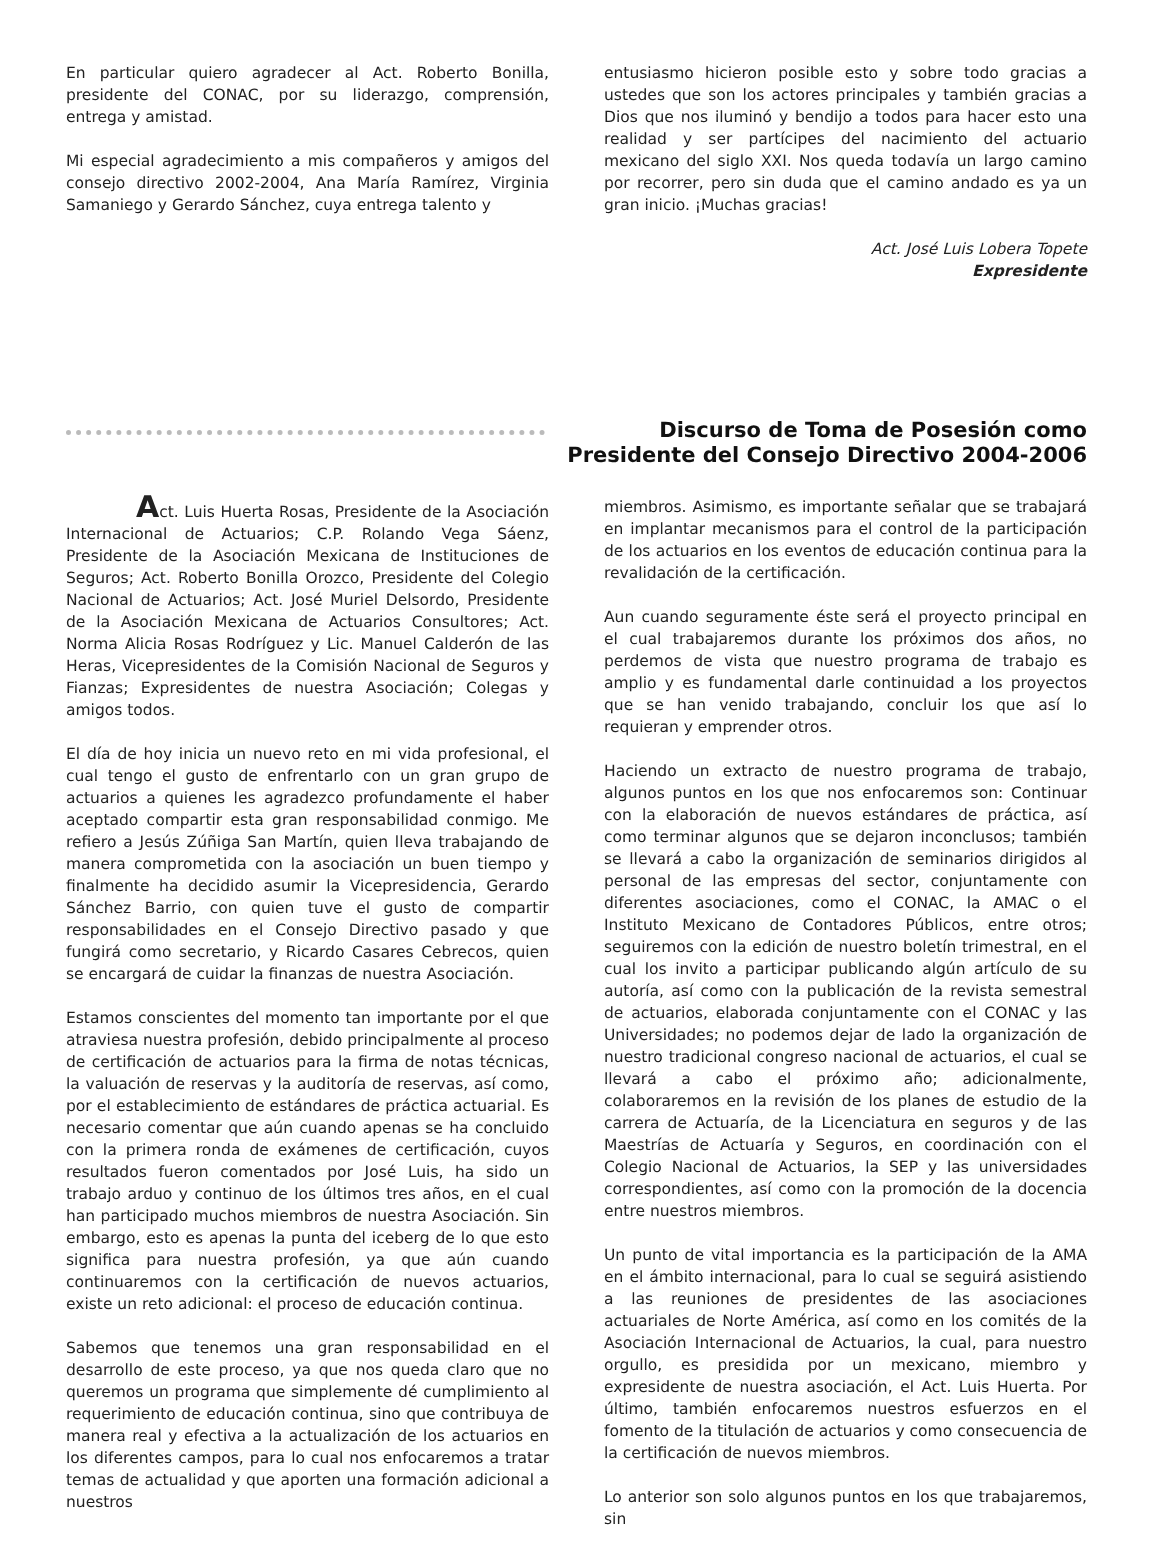En particular quiero agradecer al Act. Roberto Bonilla, presidente del CONAC, por su liderazgo, comprensión, entrega y amistad.
Mi especial agradecimiento a mis compañeros y amigos del consejo directivo 2002-2004, Ana María Ramírez, Virginia Samaniego y Gerardo Sánchez, cuya entrega talento y
entusiasmo hicieron posible esto y sobre todo gracias a ustedes que son los actores principales y también gracias a Dios que nos iluminó y bendijo a todos para hacer esto una realidad y ser partícipes del nacimiento del actuario mexicano del siglo XXI. Nos queda todavía un largo camino por recorrer, pero sin duda que el camino andado es ya un gran inicio. ¡Muchas gracias!
Act. José Luis Lobera Topete
Expresidente
Discurso de Toma de Posesión como
Presidente del Consejo Directivo 2004-2006
Act. Luis Huerta Rosas, Presidente de la Asociación Internacional de Actuarios; C.P. Rolando Vega Sáenz, Presidente de la Asociación Mexicana de Instituciones de Seguros; Act. Roberto Bonilla Orozco, Presidente del Colegio Nacional de Actuarios; Act. José Muriel Delsordo, Presidente de la Asociación Mexicana de Actuarios Consultores; Act. Norma Alicia Rosas Rodríguez y Lic. Manuel Calderón de las Heras, Vicepresidentes de la Comisión Nacional de Seguros y Fianzas; Expresidentes de nuestra Asociación; Colegas y amigos todos.
El día de hoy inicia un nuevo reto en mi vida profesional, el cual tengo el gusto de enfrentarlo con un gran grupo de actuarios a quienes les agradezco profundamente el haber aceptado compartir esta gran responsabilidad conmigo. Me refiero a Jesús Zúñiga San Martín, quien lleva trabajando de manera comprometida con la asociación un buen tiempo y finalmente ha decidido asumir la Vicepresidencia, Gerardo Sánchez Barrio, con quien tuve el gusto de compartir responsabilidades en el Consejo Directivo pasado y que fungirá como secretario, y Ricardo Casares Cebrecos, quien se encargará de cuidar la finanzas de nuestra Asociación.
Estamos conscientes del momento tan importante por el que atraviesa nuestra profesión, debido principalmente al proceso de certificación de actuarios para la firma de notas técnicas, la valuación de reservas y la auditoría de reservas, así como, por el establecimiento de estándares de práctica actuarial. Es necesario comentar que aún cuando apenas se ha concluido con la primera ronda de exámenes de certificación, cuyos resultados fueron comentados por José Luis, ha sido un trabajo arduo y continuo de los últimos tres años, en el cual han participado muchos miembros de nuestra Asociación. Sin embargo, esto es apenas la punta del iceberg de lo que esto significa para nuestra profesión, ya que aún cuando continuaremos con la certificación de nuevos actuarios, existe un reto adicional: el proceso de educación continua.
Sabemos que tenemos una gran responsabilidad en el desarrollo de este proceso, ya que nos queda claro que no queremos un programa que simplemente dé cumplimiento al requerimiento de educación continua, sino que contribuya de manera real y efectiva a la actualización de los actuarios en los diferentes campos, para lo cual nos enfocaremos a tratar temas de actualidad y que aporten una formación adicional a nuestros
miembros. Asimismo, es importante señalar que se trabajará en implantar mecanismos para el control de la participación de los actuarios en los eventos de educación continua para la revalidación de la certificación.
Aun cuando seguramente éste será el proyecto principal en el cual trabajaremos durante los próximos dos años, no perdemos de vista que nuestro programa de trabajo es amplio y es fundamental darle continuidad a los proyectos que se han venido trabajando, concluir los que así lo requieran y emprender otros.
Haciendo un extracto de nuestro programa de trabajo, algunos puntos en los que nos enfocaremos son: Continuar con la elaboración de nuevos estándares de práctica, así como terminar algunos que se dejaron inconclusos; también se llevará a cabo la organización de seminarios dirigidos al personal de las empresas del sector, conjuntamente con diferentes asociaciones, como el CONAC, la AMAC o el Instituto Mexicano de Contadores Públicos, entre otros; seguiremos con la edición de nuestro boletín trimestral, en el cual los invito a participar publicando algún artículo de su autoría, así como con la publicación de la revista semestral de actuarios, elaborada conjuntamente con el CONAC y las Universidades; no podemos dejar de lado la organización de nuestro tradicional congreso nacional de actuarios, el cual se llevará a cabo el próximo año; adicionalmente, colaboraremos en la revisión de los planes de estudio de la carrera de Actuaría, de la Licenciatura en seguros y de las Maestrías de Actuaría y Seguros, en coordinación con el Colegio Nacional de Actuarios, la SEP y las universidades correspondientes, así como con la promoción de la docencia entre nuestros miembros.
Un punto de vital importancia es la participación de la AMA en el ámbito internacional, para lo cual se seguirá asistiendo a las reuniones de presidentes de las asociaciones actuariales de Norte América, así como en los comités de la Asociación Internacional de Actuarios, la cual, para nuestro orgullo, es presidida por un mexicano, miembro y expresidente de nuestra asociación, el Act. Luis Huerta. Por último, también enfocaremos nuestros esfuerzos en el fomento de la titulación de actuarios y como consecuencia de la certificación de nuevos miembros.
Lo anterior son solo algunos puntos en los que trabajaremos, sin